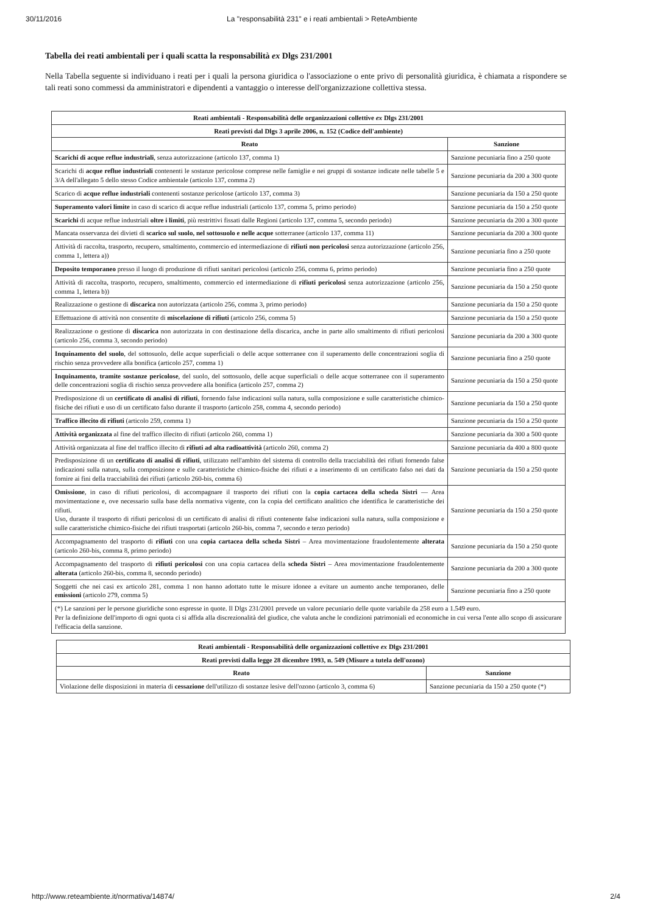30/11/2016 La "responsabilità 231" e i reati ambientali > ReteAmbiente
Tabella dei reati ambientali per i quali scatta la responsabilità ex Dlgs 231/2001
Nella Tabella seguente si individuano i reati per i quali la persona giuridica o l'associazione o ente privo di personalità giuridica, è chiamata a rispondere se tali reati sono commessi da amministratori e dipendenti a vantaggio o interesse dell'organizzazione collettiva stessa.
| Reati ambientali - Responsabilità delle organizzazioni collettive ex Dlgs 231/2001 | |
| --- | --- |
| Reati previsti dal Dlgs 3 aprile 2006, n. 152 (Codice dell'ambiente) | |
| Reato | Sanzione |
| Scarichi di acque reflue industriali , senza autorizzazione (articolo 137, comma 1) | Sanzione pecuniaria fino a 250 quote |
| Scarichi di acque reflue industriali contenenti le sostanze pericolose comprese nelle famiglie e nei gruppi di sostanze indicate nelle tabelle 5 e 3/A dell'allegato 5 dello stesso Codice ambientale (articolo 137, comma 2) | Sanzione pecuniaria da 200 a 300 quote |
| Scarico di acque reflue industriali contenenti sostanze pericolose (articolo 137, comma 3) | Sanzione pecuniaria da 150 a 250 quote |
| Superamento valori limite in caso di scarico di acque reflue industriali (articolo 137, comma 5, primo periodo) | Sanzione pecuniaria da 150 a 250 quote |
| Scarichi di acque reflue industriali oltre i limiti , più restrittivi fissati dalle Regioni (articolo 137, comma 5, secondo periodo) | Sanzione pecuniaria da 200 a 300 quote |
| Mancata osservanza dei divieti di scarico sul suolo, nel sottosuolo e nelle acque sotterranee (articolo 137, comma 11) | Sanzione pecuniaria da 200 a 300 quote |
| Attività di raccolta, trasporto, recupero, smaltimento, commercio ed intermediazione di rifiuti non pericolosi senza autorizzazione (articolo 256, comma 1, lettera a)) | Sanzione pecuniaria fino a 250 quote |
| Deposito temporaneo presso il luogo di produzione di rifiuti sanitari pericolosi (articolo 256, comma 6, primo periodo) | Sanzione pecuniaria fino a 250 quote |
| Attività di raccolta, trasporto, recupero, smaltimento, commercio ed intermediazione di rifiuti pericolosi senza autorizzazione (articolo 256, comma 1, lettera b)) | Sanzione pecuniaria da 150 a 250 quote |
| Realizzazione o gestione di discarica non autorizzata (articolo 256, comma 3, primo periodo) | Sanzione pecuniaria da 150 a 250 quote |
| Effettuazione di attività non consentite di miscelazione di rifiuti (articolo 256, comma 5) | Sanzione pecuniaria da 150 a 250 quote |
| Realizzazione o gestione di discarica non autorizzata in con destinazione della discarica, anche in parte allo smaltimento di rifiuti pericolosi (articolo 256, comma 3, secondo periodo) | Sanzione pecuniaria da 200 a 300 quote |
| Inquinamento del suolo , del sottosuolo, delle acque superficiali o delle acque sotterranee con il superamento delle concentrazioni soglia di rischio senza provvedere alla bonifica (articolo 257, comma 1) | Sanzione pecuniaria fino a 250 quote |
| Inquinamento, tramite sostanze pericolose , del suolo, del sottosuolo, delle acque superficiali o delle acque sotterranee con il superamento delle concentrazioni soglia di rischio senza provvedere alla bonifica (articolo 257, comma 2) | Sanzione pecuniaria da 150 a 250 quote |
| Predisposizione di un certificato di analisi di rifiuti , fornendo false indicazioni sulla natura, sulla composizione e sulle caratteristiche chimico-fisiche dei rifiuti e uso di un certificato falso durante il trasporto (articolo 258, comma 4, secondo periodo) | Sanzione pecuniaria da 150 a 250 quote |
| Traffico illecito di rifiuti (articolo 259, comma 1) | Sanzione pecuniaria da 150 a 250 quote |
| Attività organizzata al fine del traffico illecito di rifiuti (articolo 260, comma 1) | Sanzione pecuniaria da 300 a 500 quote |
| Attività organizzata al fine del traffico illecito di rifiuti ad alta radioattività (articolo 260, comma 2) | Sanzione pecuniaria da 400 a 800 quote |
| Predisposizione di un certificato di analisi di rifiuti , utilizzato nell'ambito del sistema di controllo della tracciabilità dei rifiuti fornendo false indicazioni sulla natura, sulla composizione e sulle caratteristiche chimico-fisiche dei rifiuti e a inserimento di un certificato falso nei dati da fornire ai fini della tracciabilità dei rifiuti (articolo 260-bis, comma 6) | Sanzione pecuniaria da 150 a 250 quote |
| Omissione , in caso di rifiuti pericolosi, di accompagnare il trasporto dei rifiuti con la copia cartacea della scheda Sistri — Area movimentazione e, ove necessario sulla base della normativa vigente, con la copia del certificato analitico che identifica le caratteristiche dei rifiuti. Uso, durante il trasporto di rifiuti pericolosi di un certificato di analisi di rifiuti contenente false indicazioni sulla natura, sulla composizione e sulle caratteristiche chimico-fisiche dei rifiuti trasportati (articolo 260-bis, comma 7, secondo e terzo periodo) | Sanzione pecuniaria da 150 a 250 quote |
| Accompagnamento del trasporto di rifiuti con una copia cartacea della scheda Sistri – Area movimentazione fraudolentemente alterata (articolo 260-bis, comma 8, primo periodo) | Sanzione pecuniaria da 150 a 250 quote |
| Accompagnamento del trasporto di rifiuti pericolosi con una copia cartacea della scheda Sistri – Area movimentazione fraudolentemente alterata (articolo 260-bis, comma 8, secondo periodo) | Sanzione pecuniaria da 200 a 300 quote |
| Soggetti che nei casi ex articolo 281, comma 1 non hanno adottato tutte le misure idonee a evitare un aumento anche temporaneo, delle emissioni (articolo 279, comma 5) | Sanzione pecuniaria fino a 250 quote |
| (*) Le sanzioni per le persone giuridiche sono espresse in quote. Il Dlgs 231/2001 prevede un valore pecuniario delle quote variabile da 258 euro a 1.549 euro. Per la definizione dell'importo di ogni quota ci si affida alla discrezionalità del giudice, che valuta anche le condizioni patrimoniali ed economiche in cui versa l'ente allo scopo di assicurare l'efficacia della sanzione. | |
| Reati ambientali - Responsabilità delle organizzazioni collettive ex Dlgs 231/2001 | |
| --- | --- |
| Reati previsti dalla legge 28 dicembre 1993, n. 549 (Misure a tutela dell'ozono) | |
| Reato | Sanzione |
| Violazione delle disposizioni in materia di cessazione dell'utilizzo di sostanze lesive dell'ozono (articolo 3, comma 6) | Sanzione pecuniaria da 150 a 250 quote (*) |
http://www.reteambiente.it/normativa/14874/ 2/4